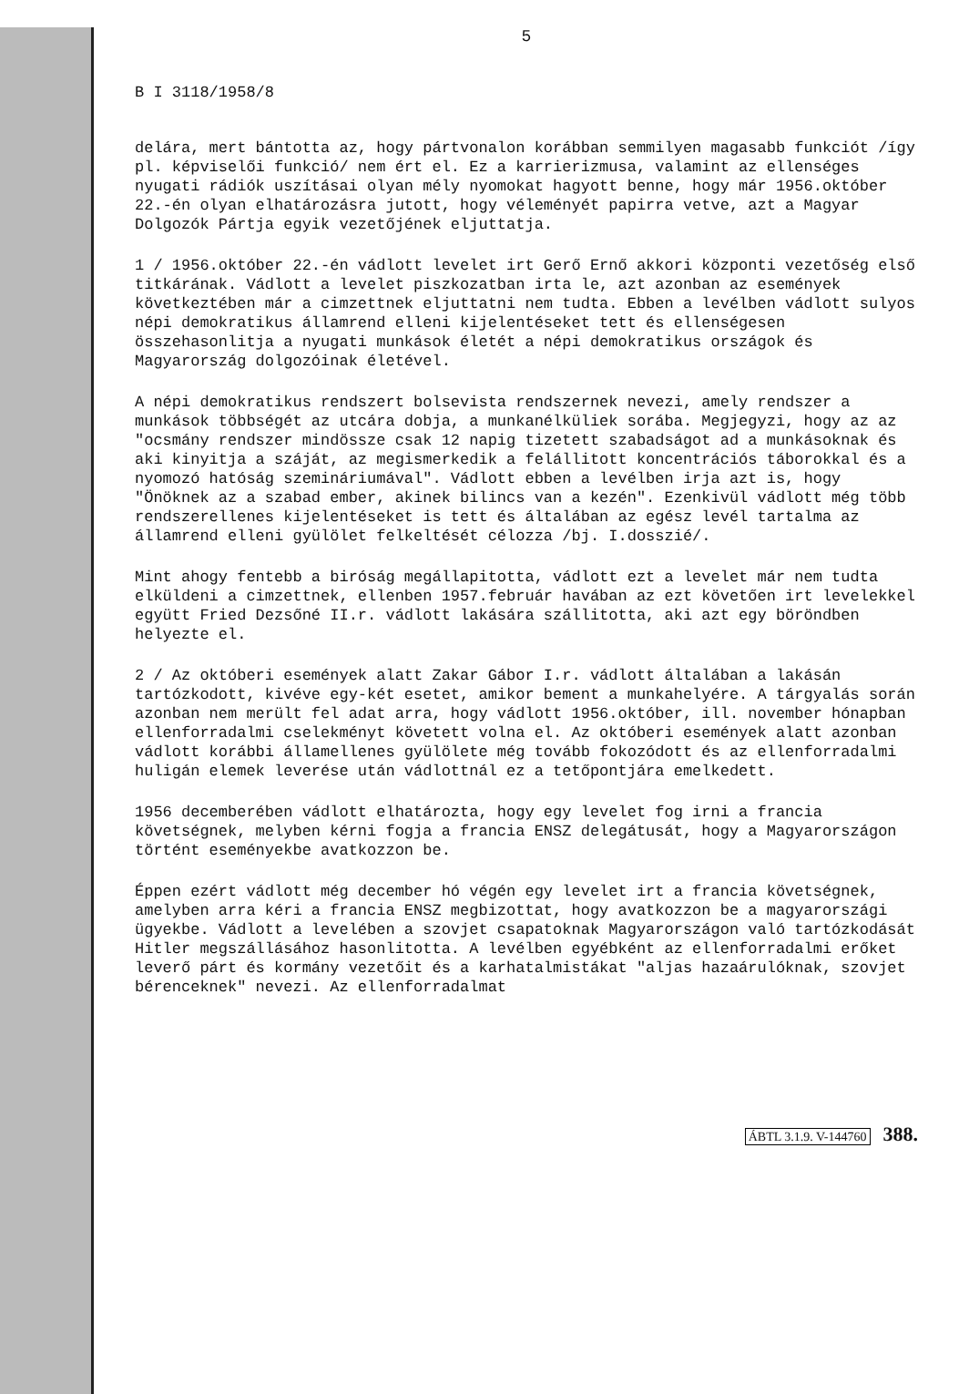5
B I 3118/1958/8
delára, mert bántotta az, hogy pártvonalon korábban semmilyen magasabb funkciót /így pl. képviselői funkció/ nem ért el. Ez a karrierizmusa, valamint az ellenséges nyugati rádiók uszításai olyan mély nyomokat hagyott benne, hogy már 1956.október 22.-én olyan elhatározásra jutott, hogy véleményét papirra vetve, azt a Magyar Dolgozók Pártja egyik vezetőjének eljuttatja.
1 / 1956.október 22.-én vádlott levelet irt Gerő Ernő akkori központi vezetőség első titkárának. Vádlott a levelet piszkozatban irta le, azt azonban az események következtében már a cimzettnek eljuttatni nem tudta. Ebben a levélben vádlott sulyos népi demokratikus államrend elleni kijelentéseket tett és ellenségesen összehasonlitja a nyugati munkások életét a népi demokratikus országok és Magyarország dolgozóinak életével.
A népi demokratikus rendszert bolsevista rendszernek nevezi, amely rendszer a munkások többségét az utcára dobja, a munkanélküliek sorába. Megjegyzi, hogy az az "ocsmány rendszer mindössze csak 12 napig tizetett szabadságot ad a munkásoknak és aki kinyitja a száját, az megismerkedik a felállitott koncentrációs táborokkal és a nyomozó hatóság szemináriumával". Vádlott ebben a levélben irja azt is, hogy "Önöknek az a szabad ember, akinek bilincs van a kezén". Ezenkivül vádlott még több rendszerellenes kijelentéseket is tett és általában az egész levél tartalma az államrend elleni gyülölet felkeltését célozza /bj. I.dosszié/.
Mint ahogy fentebb a biróság megállapitotta, vádlott ezt a levelet már nem tudta elküldeni a cimzettnek, ellenben 1957.február havában az ezt követően irt levelekkel együtt Fried Dezsőné II.r. vádlott lakására szállitotta, aki azt egy böröndben helyezte el.
2 / Az októberi események alatt Zakar Gábor I.r. vádlott általában a lakásán tartózkodott, kivéve egy-két esetet, amikor bement a munkahelyére. A tárgyalás során azonban nem merült fel adat arra, hogy vádlott 1956.október, ill. november hónapban ellenforradalmi cselekményt követett volna el. Az októberi események alatt azonban vádlott korábbi államellenes gyülölete még tovább fokozódott és az ellenforradalmi huligán elemek leverése után vádlottnál ez a tetőpontjára emelkedett.
1956 decemberében vádlott elhatározta, hogy egy levelet fog irni a francia követségnek, melyben kérni fogja a francia ENSZ delegátusát, hogy a Magyarországon történt eseményekbe avatkozzon be.
Éppen ezért vádlott még december hó végén egy levelet irt a francia követségnek, amelyben arra kéri a francia ENSZ megbizottat, hogy avatkozzon be a magyarországi ügyekbe. Vádlott a levelében a szovjet csapatoknak Magyarországon való tartózkodását Hitler megszállásához hasonlitotta. A levélben egyébként az ellenforradalmi erőket leverő párt és kormány vezetőit és a karhatalmistákat "aljas hazaárulóknak, szovjet bérenceknek" nevezi. Az ellenforradalmat
ÁBTL 3.1.9. V-144760 388.